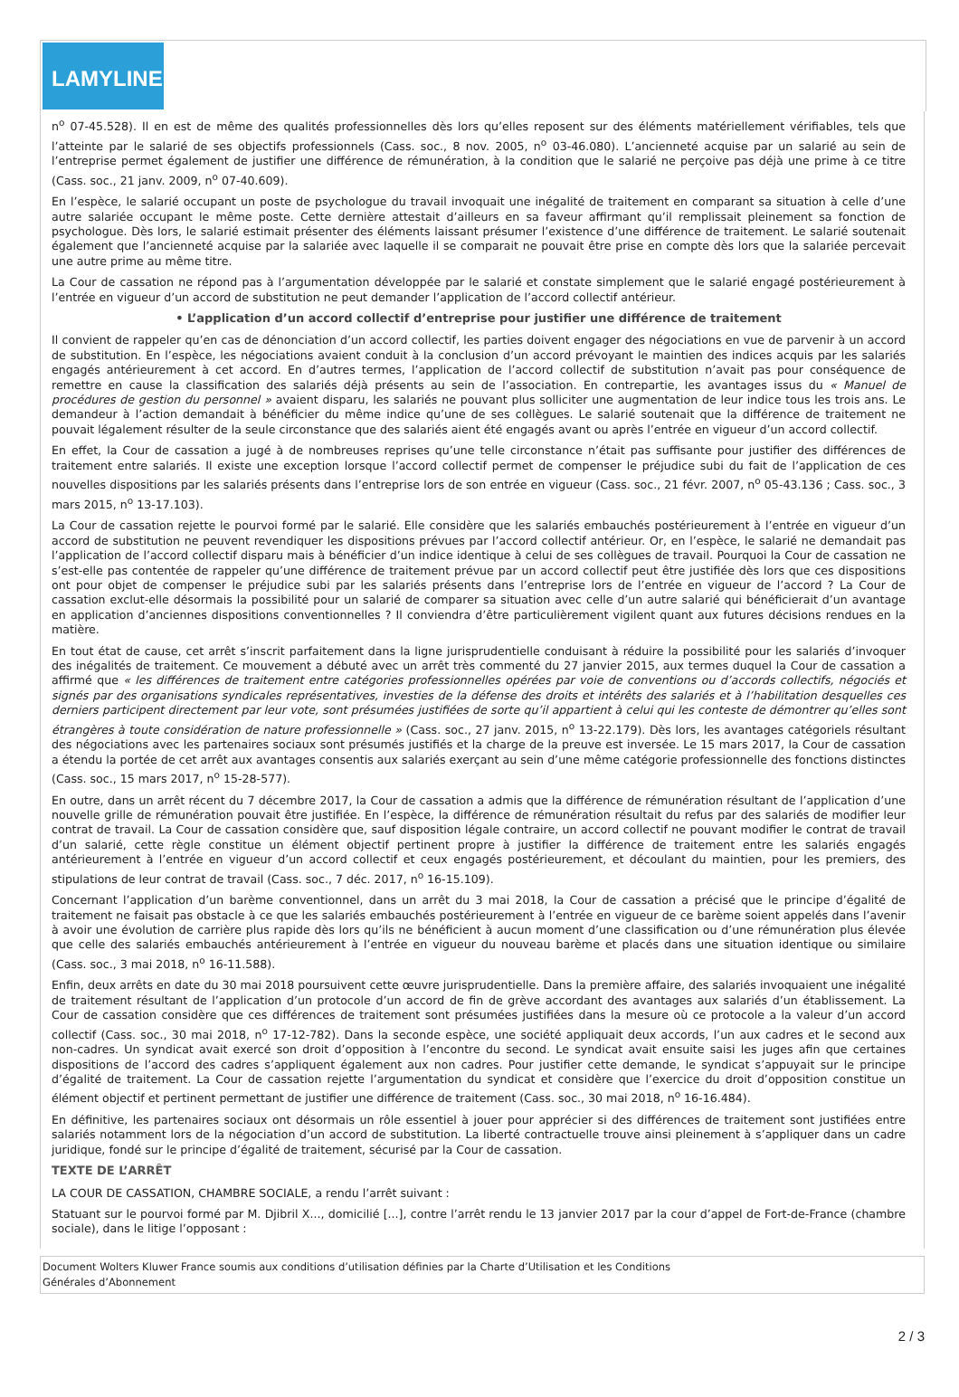LAMYLINE
n<sup>o</sup> 07-45.528). Il en est de même des qualités professionnelles dès lors qu’elles reposent sur des éléments matériellement vérifiables, tels que l’atteinte par le salarié de ses objectifs professionnels (Cass. soc., 8 nov. 2005, n<sup>o</sup> 03-46.080). L’ancienneté acquise par un salarié au sein de l’entreprise permet également de justifier une différence de rémunération, à la condition que le salarié ne perçoive pas déjà une prime à ce titre (Cass. soc., 21 janv. 2009, n<sup>o</sup> 07-40.609).
En l’espèce, le salarié occupant un poste de psychologue du travail invoquait une inégalité de traitement en comparant sa situation à celle d’une autre salariée occupant le même poste. Cette dernière attestait d’ailleurs en sa faveur affirmant qu’il remplissait pleinement sa fonction de psychologue. Dès lors, le salarié estimait présenter des éléments laissant présumer l’existence d’une différence de traitement. Le salarié soutenait également que l’ancienneté acquise par la salariée avec laquelle il se comparait ne pouvait être prise en compte dès lors que la salariée percevait une autre prime au même titre.
La Cour de cassation ne répond pas à l’argumentation développée par le salarié et constate simplement que le salarié engagé postérieurement à l’entrée en vigueur d’un accord de substitution ne peut demander l’application de l’accord collectif antérieur.
• L’application d’un accord collectif d’entreprise pour justifier une différence de traitement
Il convient de rappeler qu’en cas de dénonciation d’un accord collectif, les parties doivent engager des négociations en vue de parvenir à un accord de substitution. En l’espèce, les négociations avaient conduit à la conclusion d’un accord prévoyant le maintien des indices acquis par les salariés engagés antérieurement à cet accord. En d’autres termes, l’application de l’accord collectif de substitution n’avait pas pour conséquence de remettre en cause la classification des salariés déjà présents au sein de l’association. En contrepartie, les avantages issus du « Manuel de procédures de gestion du personnel » avaient disparu, les salariés ne pouvant plus solliciter une augmentation de leur indice tous les trois ans. Le demandeur à l’action demandait à bénéficier du même indice qu’une de ses collègues. Le salarié soutenait que la différence de traitement ne pouvait légalement résulter de la seule circonstance que des salariés aient été engagés avant ou après l’entrée en vigueur d’un accord collectif.
En effet, la Cour de cassation a jugé à de nombreuses reprises qu’une telle circonstance n’était pas suffisante pour justifier des différences de traitement entre salariés. Il existe une exception lorsque l’accord collectif permet de compenser le préjudice subi du fait de l’application de ces nouvelles dispositions par les salariés présents dans l’entreprise lors de son entrée en vigueur (Cass. soc., 21 févr. 2007, n<sup>o</sup> 05-43.136 ; Cass. soc., 3 mars 2015, n<sup>o</sup> 13-17.103).
La Cour de cassation rejette le pourvoi formé par le salarié. Elle considère que les salariés embauchés postérieurement à l’entrée en vigueur d’un accord de substitution ne peuvent revendiquer les dispositions prévues par l’accord collectif antérieur. Or, en l’espèce, le salarié ne demandait pas l’application de l’accord collectif disparu mais à bénéficier d’un indice identique à celui de ses collègues de travail. Pourquoi la Cour de cassation ne s’est-elle pas contentée de rappeler qu’une différence de traitement prévue par un accord collectif peut être justifiée dès lors que ces dispositions ont pour objet de compenser le préjudice subi par les salariés présents dans l’entreprise lors de l’entrée en vigueur de l’accord ? La Cour de cassation exclut-elle désormais la possibilité pour un salarié de comparer sa situation avec celle d’un autre salarié qui bénéficierait d’un avantage en application d’anciennes dispositions conventionnelles ? Il conviendra d’être particulièrement vigilent quant aux futures décisions rendues en la matière.
En tout état de cause, cet arrêt s’inscrit parfaitement dans la ligne jurisprudentielle conduisant à réduire la possibilité pour les salariés d’invoquer des inégalités de traitement. Ce mouvement a débuté avec un arrêt très commenté du 27 janvier 2015, aux termes duquel la Cour de cassation a affirmé que « les différences de traitement entre catégories professionnelles opérées par voie de conventions ou d’accords collectifs, négociés et signés par des organisations syndicales représentatives, investies de la défense des droits et intérêts des salariés et à l’habilitation desquelles ces derniers participent directement par leur vote, sont présumées justifiées de sorte qu’il appartient à celui qui les conteste de démontrer qu’elles sont étrangères à toute considération de nature professionnelle » (Cass. soc., 27 janv. 2015, n<sup>o</sup> 13-22.179). Dès lors, les avantages catégoriels résultant des négociations avec les partenaires sociaux sont présumés justifiés et la charge de la preuve est inversée. Le 15 mars 2017, la Cour de cassation a étendu la portée de cet arrêt aux avantages consentis aux salariés exerçant au sein d’une même catégorie professionnelle des fonctions distinctes (Cass. soc., 15 mars 2017, n<sup>o</sup> 15-28-577).
En outre, dans un arrêt récent du 7 décembre 2017, la Cour de cassation a admis que la différence de rémunération résultant de l’application d’une nouvelle grille de rémunération pouvait être justifiée. En l’espèce, la différence de rémunération résultait du refus par des salariés de modifier leur contrat de travail. La Cour de cassation considère que, sauf disposition légale contraire, un accord collectif ne pouvant modifier le contrat de travail d’un salarié, cette règle constitue un élément objectif pertinent propre à justifier la différence de traitement entre les salariés engagés antérieurement à l’entrée en vigueur d’un accord collectif et ceux engagés postérieurement, et découlant du maintien, pour les premiers, des stipulations de leur contrat de travail (Cass. soc., 7 déc. 2017, n<sup>o</sup> 16-15.109).
Concernant l’application d’un barème conventionnel, dans un arrêt du 3 mai 2018, la Cour de cassation a précisé que le principe d’égalité de traitement ne faisait pas obstacle à ce que les salariés embauchés postérieurement à l’entrée en vigueur de ce barème soient appelés dans l’avenir à avoir une évolution de carrière plus rapide dès lors qu’ils ne bénéficient à aucun moment d’une classification ou d’une rémunération plus élevée que celle des salariés embauchés antérieurement à l’entrée en vigueur du nouveau barème et placés dans une situation identique ou similaire (Cass. soc., 3 mai 2018, n<sup>o</sup> 16-11.588).
Enfin, deux arrêts en date du 30 mai 2018 poursuivent cette œuvre jurisprudentielle. Dans la première affaire, des salariés invoquaient une inégalité de traitement résultant de l’application d’un protocole d’un accord de fin de grève accordant des avantages aux salariés d’un établissement. La Cour de cassation considère que ces différences de traitement sont présumées justifiées dans la mesure où ce protocole a la valeur d’un accord collectif (Cass. soc., 30 mai 2018, n<sup>o</sup> 17-12-782). Dans la seconde espèce, une société appliquait deux accords, l’un aux cadres et le second aux non-cadres. Un syndicat avait exercé son droit d’opposition à l’encontre du second. Le syndicat avait ensuite saisi les juges afin que certaines dispositions de l’accord des cadres s’appliquent également aux non cadres. Pour justifier cette demande, le syndicat s’appuyait sur le principe d’égalité de traitement. La Cour de cassation rejette l’argumentation du syndicat et considère que l’exercice du droit d’opposition constitue un élément objectif et pertinent permettant de justifier une différence de traitement (Cass. soc., 30 mai 2018, n<sup>o</sup> 16-16.484).
En définitive, les partenaires sociaux ont désormais un rôle essentiel à jouer pour apprécier si des différences de traitement sont justifiées entre salariés notamment lors de la négociation d’un accord de substitution. La liberté contractuelle trouve ainsi pleinement à s’appliquer dans un cadre juridique, fondé sur le principe d’égalité de traitement, sécurisé par la Cour de cassation.
TEXTE DE L’ARRÊT
LA COUR DE CASSATION, CHAMBRE SOCIALE, a rendu l’arrêt suivant :
Statuant sur le pourvoi formé par M. Djibril X..., domicilié [...], contre l’arrêt rendu le 13 janvier 2017 par la cour d’appel de Fort-de-France (chambre sociale), dans le litige l’opposant :
Document Wolters Kluwer France soumis aux conditions d’utilisation définies par la Charte d’Utilisation et les Conditions
Générales d’Abonnement
2 / 3